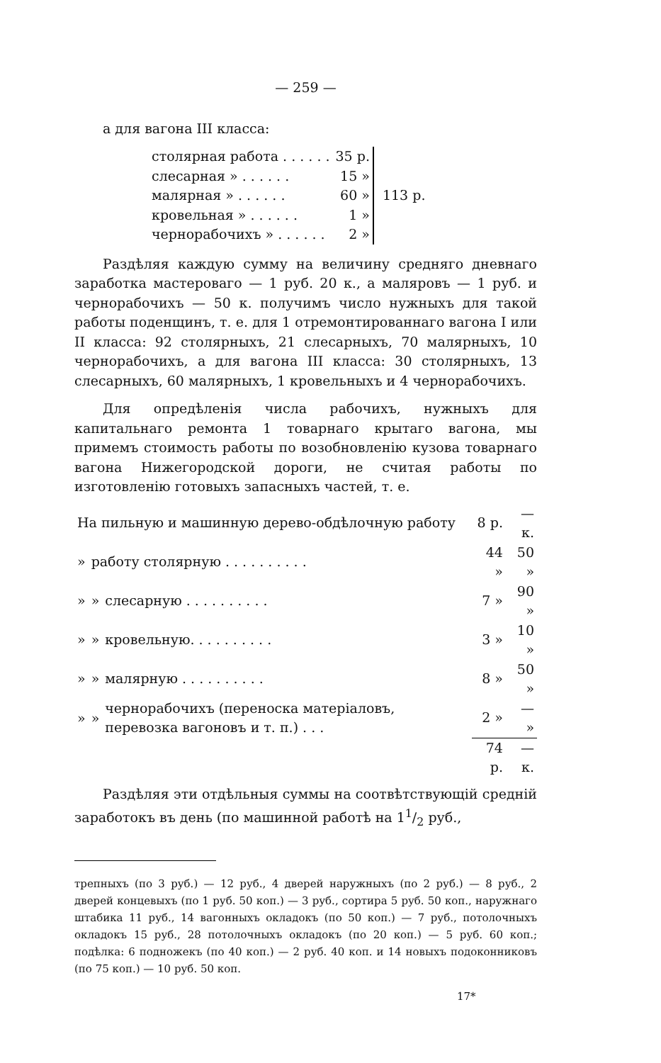— 259 —
а для вагона III класса:
| столярная работа . . . . . . | 35 р. | 113 р. |
| слесарная » . . . . . . | 15 » | |
| малярная » . . . . . . | 60 » | |
| кровельная » . . . . . . | 1 » | |
| чернорабочихъ » . . . . . . | 2 » | |
Раздѣляя каждую сумму на величину средняго дневнаго заработка мастероваго — 1 руб. 20 к., а маляровъ — 1 руб. и чернорабочихъ — 50 к. получимъ число нужныхъ для такой работы поденщинъ, т. е. для 1 отремонтированнаго вагона I или II класса: 92 столярныхъ, 21 слесарныхъ, 70 малярныхъ, 10 чернорабочихъ, а для вагона III класса: 30 столярныхъ, 13 слесарныхъ, 60 малярныхъ, 1 кровельныхъ и 4 чернорабочихъ.
Для опредѣленія числа рабочихъ, нужныхъ для капитальнаго ремонта 1 товарнаго крытаго вагона, мы примемъ стоимость работы по возобновленію кузова товарнаго вагона Нижегородской дороги, не считая работы по изготовленію готовыхъ запасныхъ частей, т. е.
| На пильную и машинную дерево-обдѣлочную работу | | | 8 р. | — к. |
| » | работу столярную . . . . . . . . . . | | 44 » | 50 » |
| » | » | слесарную . . . . . . . . . . | 7 » | 90 » |
| » | » | кровельную. . . . . . . . . . | 3 » | 10 » |
| » | » | малярную . . . . . . . . . . | 8 » | 50 » |
| » | » | чернорабочихъ (переноска матеріаловъ, перевозка вагоновъ и т. п.) . . . | 2 » | — » |
| | | | 74 р. | — к. |
Раздѣляя эти отдѣльныя суммы на соотвѣтствующій средній заработокъ въ день (по машинной работѣ на 11/2 руб.,
трепныхъ (по 3 руб.) — 12 руб., 4 дверей наружныхъ (по 2 руб.) — 8 руб., 2 дверей концевыхъ (по 1 руб. 50 коп.) — 3 руб., сортира 5 руб. 50 коп., наружнаго штабика 11 руб., 14 вагонныхъ окладокъ (по 50 коп.) — 7 руб., потолочныхъ окладокъ 15 руб., 28 потолочныхъ окладокъ (по 20 коп.) — 5 руб. 60 коп.; подѣлка: 6 подножекъ (по 40 коп.) — 2 руб. 40 коп. и 14 новыхъ подоконниковъ (по 75 коп.) — 10 руб. 50 коп.
17*